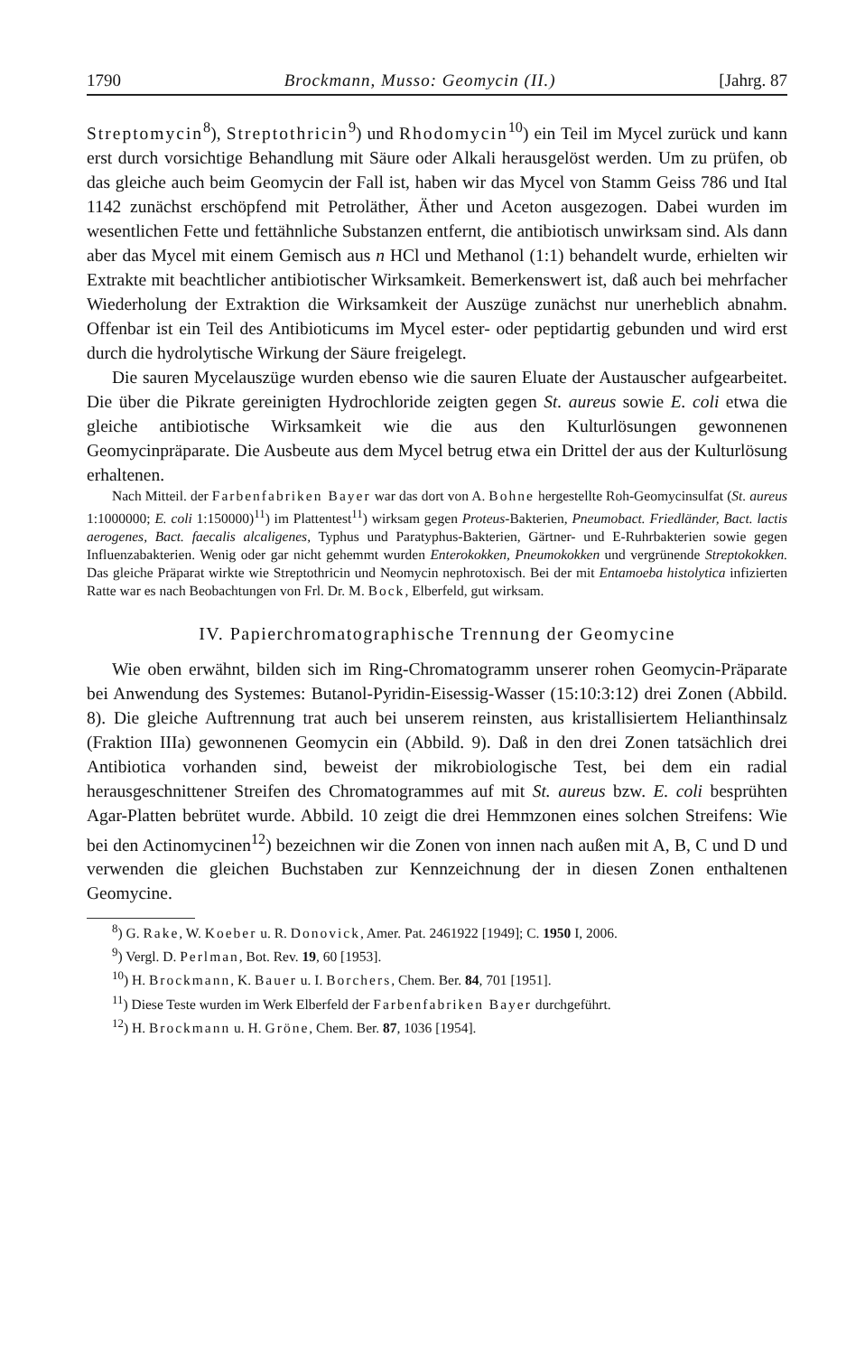1790 Brockmann, Musso: Geomycin (II.) [Jahrg. 87
Streptomycin<sup>8</sup>), Streptothricin<sup>9</sup>) und Rhodomycin<sup>10</sup>) ein Teil im Mycel zurück und kann erst durch vorsichtige Behandlung mit Säure oder Alkali herausgelöst werden. Um zu prüfen, ob das gleiche auch beim Geomycin der Fall ist, haben wir das Mycel von Stamm Geiss 786 und Ital 1142 zunächst erschöpfend mit Petroläther, Äther und Aceton ausgezogen. Dabei wurden im wesentlichen Fette und fettähnliche Substanzen entfernt, die antibiotisch unwirksam sind. Als dann aber das Mycel mit einem Gemisch aus n HCl und Methanol (1:1) behandelt wurde, erhielten wir Extrakte mit beachtlicher antibiotischer Wirksamkeit. Bemerkenswert ist, daß auch bei mehrfacher Wiederholung der Extraktion die Wirksamkeit der Auszüge zunächst nur unerheblich abnahm. Offenbar ist ein Teil des Antibioticums im Mycel ester- oder peptidartig gebunden und wird erst durch die hydrolytische Wirkung der Säure freigelegt.
Die sauren Mycelauszüge wurden ebenso wie die sauren Eluate der Austauscher aufgearbeitet. Die über die Pikrate gereinigten Hydrochloride zeigten gegen St. aureus sowie E. coli etwa die gleiche antibiotische Wirksamkeit wie die aus den Kulturlösungen gewonnenen Geomycinpräparate. Die Ausbeute aus dem Mycel betrug etwa ein Drittel der aus der Kulturlösung erhaltenen.
Nach Mitteil. der Farbenfabriken Bayer war das dort von A. Bohne hergestellte Roh-Geomycinsulfat (St. aureus 1:1000000; E. coli 1:150000)<sup>11</sup>) im Plattentest<sup>11</sup>) wirksam gegen Proteus-Bakterien, Pneumobact. Friedländer, Bact. lactis aerogenes, Bact. faecalis alcaligenes, Typhus und Paratyphus-Bakterien, Gärtner- und E-Ruhrbakterien sowie gegen Influenzabakterien. Wenig oder gar nicht gehemmt wurden Enterokokken, Pneumokokken und vergrünende Streptokokken. Das gleiche Präparat wirkte wie Streptothricin und Neomycin nephrotoxisch. Bei der mit Entamoeba histolytica infizierten Ratte war es nach Beobachtungen von Frl. Dr. M. Bock, Elberfeld, gut wirksam.
IV. Papierchromatographische Trennung der Geomycine
Wie oben erwähnt, bilden sich im Ring-Chromatogramm unserer rohen Geomycin-Präparate bei Anwendung des Systemes: Butanol-Pyridin-Eisessig-Wasser (15:10:3:12) drei Zonen (Abbild. 8). Die gleiche Auftrennung trat auch bei unserem reinsten, aus kristallisiertem Helianthinsalz (Fraktion IIIa) gewonnenen Geomycin ein (Abbild. 9). Daß in den drei Zonen tatsächlich drei Antibiotica vorhanden sind, beweist der mikrobiologische Test, bei dem ein radial herausgeschnittener Streifen des Chromatogrammes auf mit St. aureus bzw. E. coli besprühten Agar-Platten bebrütet wurde. Abbild. 10 zeigt die drei Hemmzonen eines solchen Streifens: Wie bei den Actinomycinen<sup>12</sup>) bezeichnen wir die Zonen von innen nach außen mit A, B, C und D und verwenden die gleichen Buchstaben zur Kennzeichnung der in diesen Zonen enthaltenen Geomycine.
<sup>8</sup>) G. Rake, W. Koeber u. R. Donovick, Amer. Pat. 2461922 [1949]; C. 1950 I, 2006.
<sup>9</sup>) Vergl. D. Perlman, Bot. Rev. 19, 60 [1953].
<sup>10</sup>) H. Brockmann, K. Bauer u. I. Borchers, Chem. Ber. 84, 701 [1951].
<sup>11</sup>) Diese Teste wurden im Werk Elberfeld der Farbenfabriken Bayer durchgeführt.
<sup>12</sup>) H. Brockmann u. H. Gröne, Chem. Ber. 87, 1036 [1954].